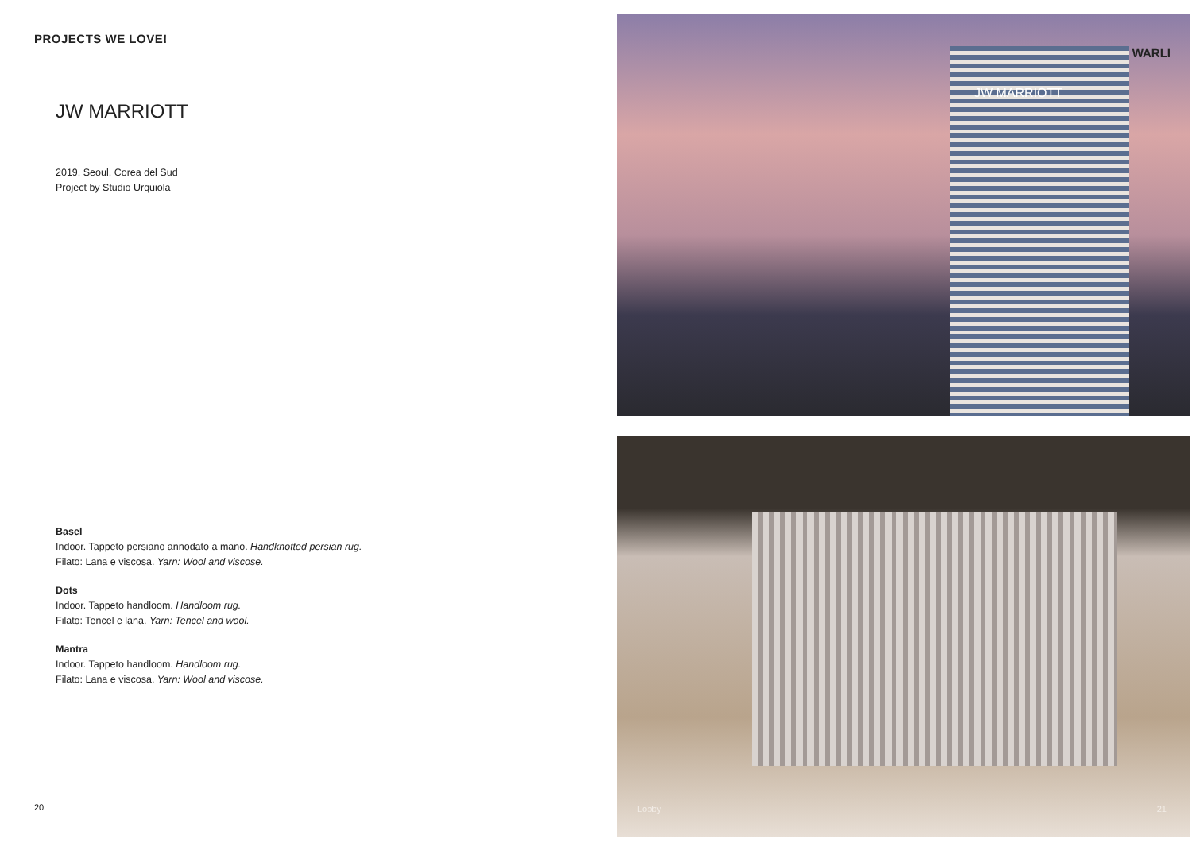PROJECTS WE LOVE!
JW MARRIOTT
2019, Seoul, Corea del Sud
Project by Studio Urquiola
Basel
Indoor. Tappeto persiano annodato a mano. Handknotted persian rug.
Filato: Lana e viscosa. Yarn: Wool and viscose.
Dots
Indoor. Tappeto handloom. Handloom rug.
Filato: Tencel e lana. Yarn: Tencel and wool.
Mantra
Indoor. Tappeto handloom. Handloom rug.
Filato: Lana e viscosa. Yarn: Wool and viscose.
20
JW MARRIOTT WARLI
Lobby 21